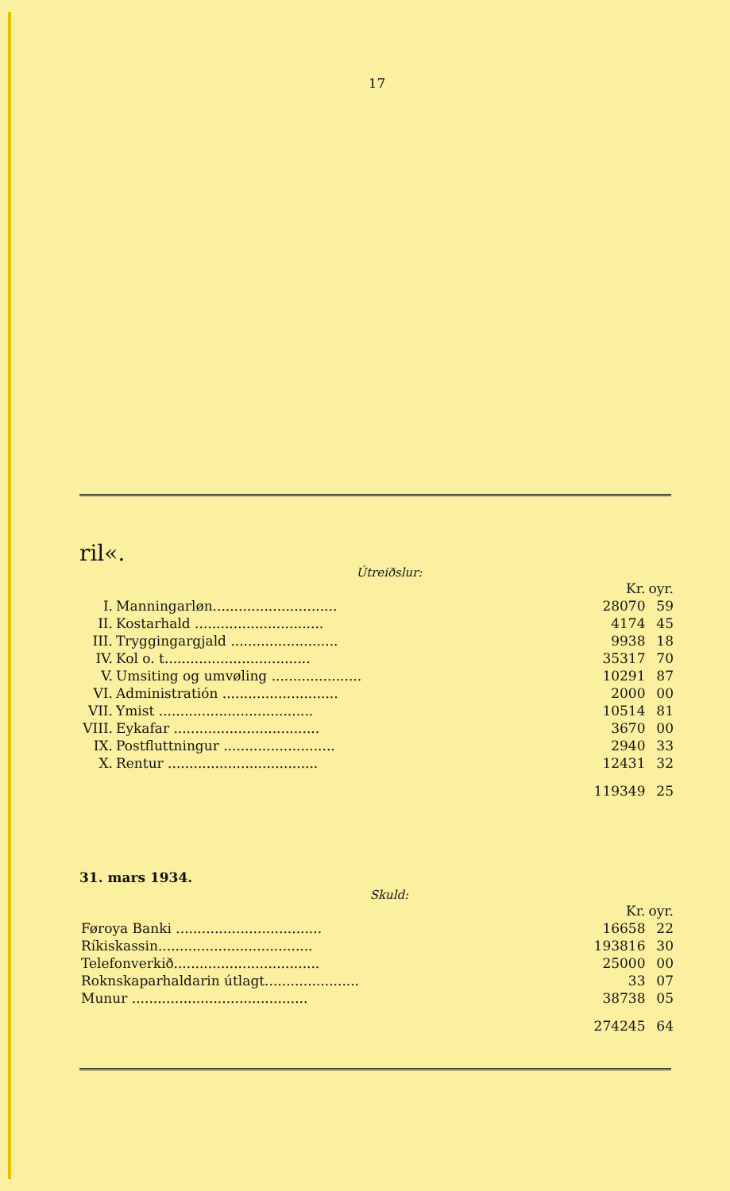17
ril«.
Útreiðslur:
| | | Kr. | oyr. |
| I. | Manningarløn............................. | 28070 | 59 |
| II. | Kostarhald .............................. | 4174 | 45 |
| III. | Tryggingargjald ......................... | 9938 | 18 |
| IV. | Kol o. t.................................. | 35317 | 70 |
| V. | Umsiting og umvøling ..................... | 10291 | 87 |
| VI. | Administratión ........................... | 2000 | 00 |
| VII. | Ymist .................................... | 10514 | 81 |
| VIII. | Eykafar .................................. | 3670 | 00 |
| IX. | Postfluttningur .......................... | 2940 | 33 |
| X. | Rentur ................................... | 12431 | 32 |
| | | 119349 | 25 |
31. mars 1934.
Skuld:
| | Kr. | oyr. |
| Føroya Banki .................................. | 16658 | 22 |
| Ríkiskassin.................................... | 193816 | 30 |
| Telefonverkið.................................. | 25000 | 00 |
| Roknskaparhaldarin útlagt...................... | 33 | 07 |
| Munur ......................................... | 38738 | 05 |
| | 274245 | 64 |